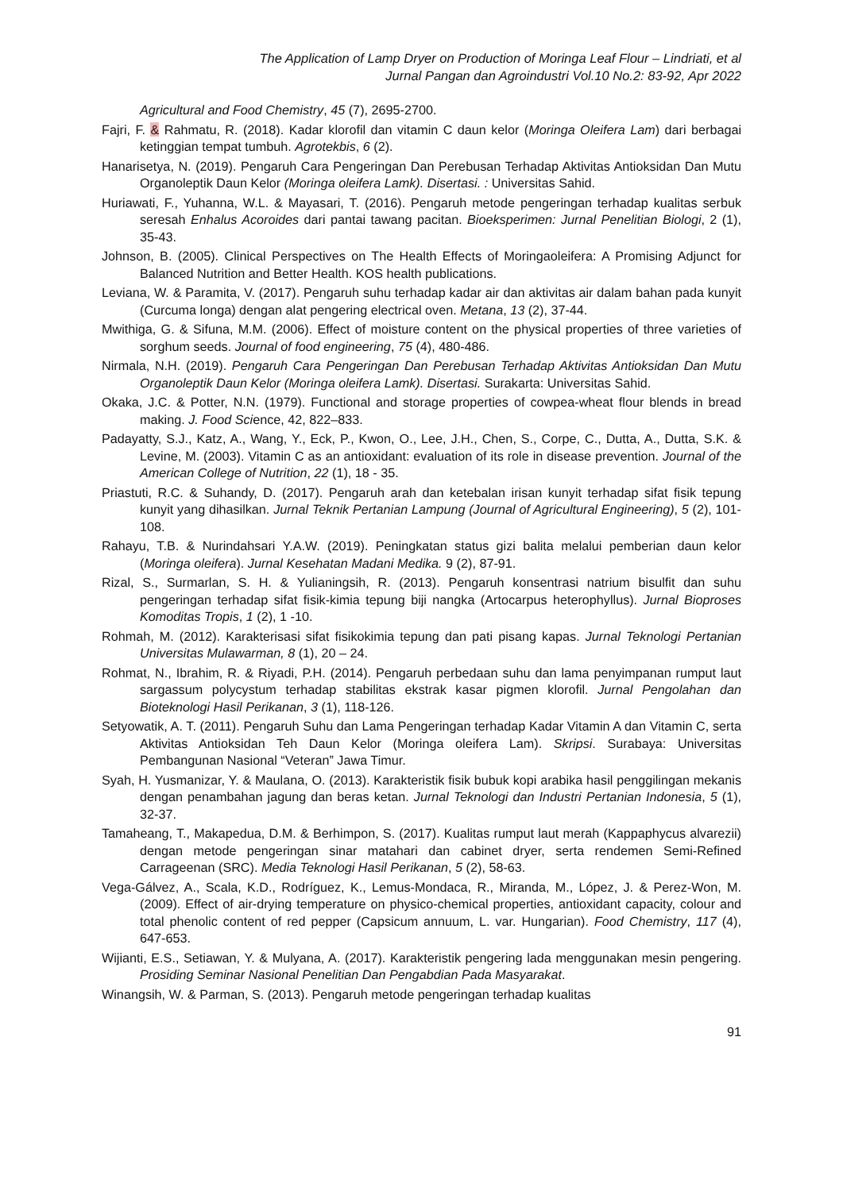The Application of Lamp Dryer on Production of Moringa Leaf Flour – Lindriati, et al
Jurnal Pangan dan Agroindustri Vol.10 No.2: 83-92, Apr 2022
Agricultural and Food Chemistry, 45 (7), 2695-2700.
Fajri, F. & Rahmatu, R. (2018). Kadar klorofil dan vitamin C daun kelor (Moringa Oleifera Lam) dari berbagai ketinggian tempat tumbuh. Agrotekbis, 6 (2).
Hanarisetya, N. (2019). Pengaruh Cara Pengeringan Dan Perebusan Terhadap Aktivitas Antioksidan Dan Mutu Organoleptik Daun Kelor (Moringa oleifera Lamk). Disertasi. : Universitas Sahid.
Huriawati, F., Yuhanna, W.L. & Mayasari, T. (2016). Pengaruh metode pengeringan terhadap kualitas serbuk seresah Enhalus Acoroides dari pantai tawang pacitan. Bioeksperimen: Jurnal Penelitian Biologi, 2 (1), 35-43.
Johnson, B. (2005). Clinical Perspectives on The Health Effects of Moringaoleifera: A Promising Adjunct for Balanced Nutrition and Better Health. KOS health publications.
Leviana, W. & Paramita, V. (2017). Pengaruh suhu terhadap kadar air dan aktivitas air dalam bahan pada kunyit (Curcuma longa) dengan alat pengering electrical oven. Metana, 13 (2), 37-44.
Mwithiga, G. & Sifuna, M.M. (2006). Effect of moisture content on the physical properties of three varieties of sorghum seeds. Journal of food engineering, 75 (4), 480-486.
Nirmala, N.H. (2019). Pengaruh Cara Pengeringan Dan Perebusan Terhadap Aktivitas Antioksidan Dan Mutu Organoleptik Daun Kelor (Moringa oleifera Lamk). Disertasi. Surakarta: Universitas Sahid.
Okaka, J.C. & Potter, N.N. (1979). Functional and storage properties of cowpea-wheat flour blends in bread making. J. Food Science, 42, 822–833.
Padayatty, S.J., Katz, A., Wang, Y., Eck, P., Kwon, O., Lee, J.H., Chen, S., Corpe, C., Dutta, A., Dutta, S.K. & Levine, M. (2003). Vitamin C as an antioxidant: evaluation of its role in disease prevention. Journal of the American College of Nutrition, 22 (1), 18 - 35.
Priastuti, R.C. & Suhandy, D. (2017). Pengaruh arah dan ketebalan irisan kunyit terhadap sifat fisik tepung kunyit yang dihasilkan. Jurnal Teknik Pertanian Lampung (Journal of Agricultural Engineering), 5 (2), 101-108.
Rahayu, T.B. & Nurindahsari Y.A.W. (2019). Peningkatan status gizi balita melalui pemberian daun kelor (Moringa oleifera). Jurnal Kesehatan Madani Medika. 9 (2), 87-91.
Rizal, S., Surmarlan, S. H. & Yulianingsih, R. (2013). Pengaruh konsentrasi natrium bisulfit dan suhu pengeringan terhadap sifat fisik-kimia tepung biji nangka (Artocarpus heterophyllus). Jurnal Bioproses Komoditas Tropis, 1 (2), 1 -10.
Rohmah, M. (2012). Karakterisasi sifat fisikokimia tepung dan pati pisang kapas. Jurnal Teknologi Pertanian Universitas Mulawarman, 8 (1), 20 – 24.
Rohmat, N., Ibrahim, R. & Riyadi, P.H. (2014). Pengaruh perbedaan suhu dan lama penyimpanan rumput laut sargassum polycystum terhadap stabilitas ekstrak kasar pigmen klorofil. Jurnal Pengolahan dan Bioteknologi Hasil Perikanan, 3 (1), 118-126.
Setyowatik, A. T. (2011). Pengaruh Suhu dan Lama Pengeringan terhadap Kadar Vitamin A dan Vitamin C, serta Aktivitas Antioksidan Teh Daun Kelor (Moringa oleifera Lam). Skripsi. Surabaya: Universitas Pembangunan Nasional “Veteran” Jawa Timur.
Syah, H. Yusmanizar, Y. & Maulana, O. (2013). Karakteristik fisik bubuk kopi arabika hasil penggilingan mekanis dengan penambahan jagung dan beras ketan. Jurnal Teknologi dan Industri Pertanian Indonesia, 5 (1), 32-37.
Tamaheang, T., Makapedua, D.M. & Berhimpon, S. (2017). Kualitas rumput laut merah (Kappaphycus alvarezii) dengan metode pengeringan sinar matahari dan cabinet dryer, serta rendemen Semi-Refined Carrageenan (SRC). Media Teknologi Hasil Perikanan, 5 (2), 58-63.
Vega-Gálvez, A., Scala, K.D., Rodríguez, K., Lemus-Mondaca, R., Miranda, M., López, J. & Perez-Won, M. (2009). Effect of air-drying temperature on physico-chemical properties, antioxidant capacity, colour and total phenolic content of red pepper (Capsicum annuum, L. var. Hungarian). Food Chemistry, 117 (4), 647-653.
Wijianti, E.S., Setiawan, Y. & Mulyana, A. (2017). Karakteristik pengering lada menggunakan mesin pengering. Prosiding Seminar Nasional Penelitian Dan Pengabdian Pada Masyarakat.
Winangsih, W. & Parman, S. (2013). Pengaruh metode pengeringan terhadap kualitas
91